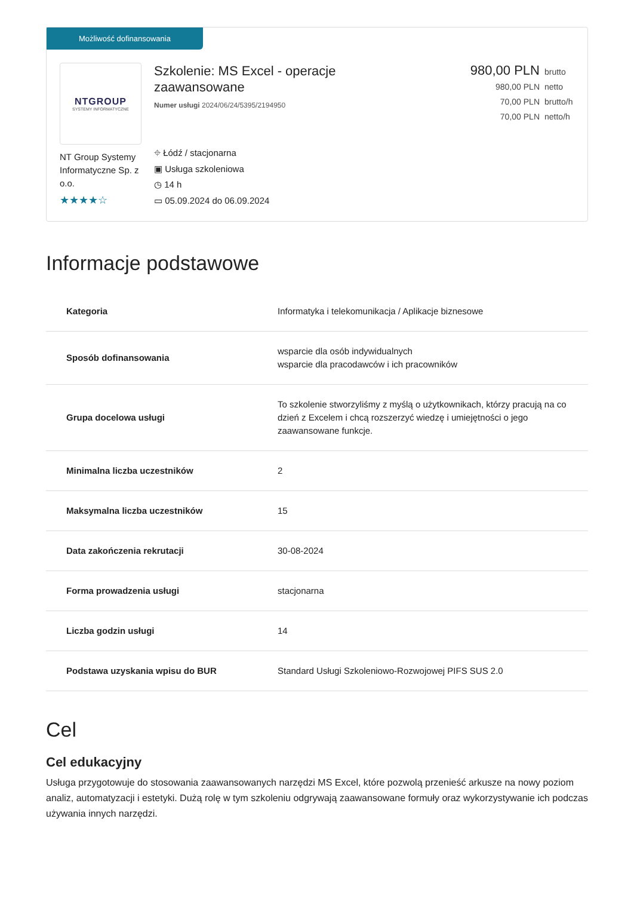Możliwość dofinansowania
NTGROUP
SYSTEMY INFORMATYCZNE
NT Group Systemy Informatyczne Sp. z o.o.
★★★★☆
Szkolenie: MS Excel - operacje
zaawansowane
Numer usługi 2024/06/24/5395/2194950
⌖ Łódź / stacjonarna
▣ Usługa szkoleniowa
◷ 14 h
▭ 05.09.2024 do 06.09.2024
980,00 PLN brutto
980,00 PLN netto
70,00 PLN brutto/h
70,00 PLN netto/h
Informacje podstawowe
| Kategoria | Informatyka i telekomunikacja / Aplikacje biznesowe |
| Sposób dofinansowania | wsparcie dla osób indywidualnych wsparcie dla pracodawców i ich pracowników |
| Grupa docelowa usługi | To szkolenie stworzyliśmy z myślą o użytkownikach, którzy pracują na co dzień z Excelem i chcą rozszerzyć wiedzę i umiejętności o jego zaawansowane funkcje. |
| Minimalna liczba uczestników | 2 |
| Maksymalna liczba uczestników | 15 |
| Data zakończenia rekrutacji | 30-08-2024 |
| Forma prowadzenia usługi | stacjonarna |
| Liczba godzin usługi | 14 |
| Podstawa uzyskania wpisu do BUR | Standard Usługi Szkoleniowo-Rozwojowej PIFS SUS 2.0 |
Cel
Cel edukacyjny
Usługa przygotowuje do stosowania zaawansowanych narzędzi MS Excel, które pozwolą przenieść arkusze na nowy poziom analiz, automatyzacji i estetyki. Dużą rolę w tym szkoleniu odgrywają zaawansowane formuły oraz wykorzystywanie ich podczas używania innych narzędzi.